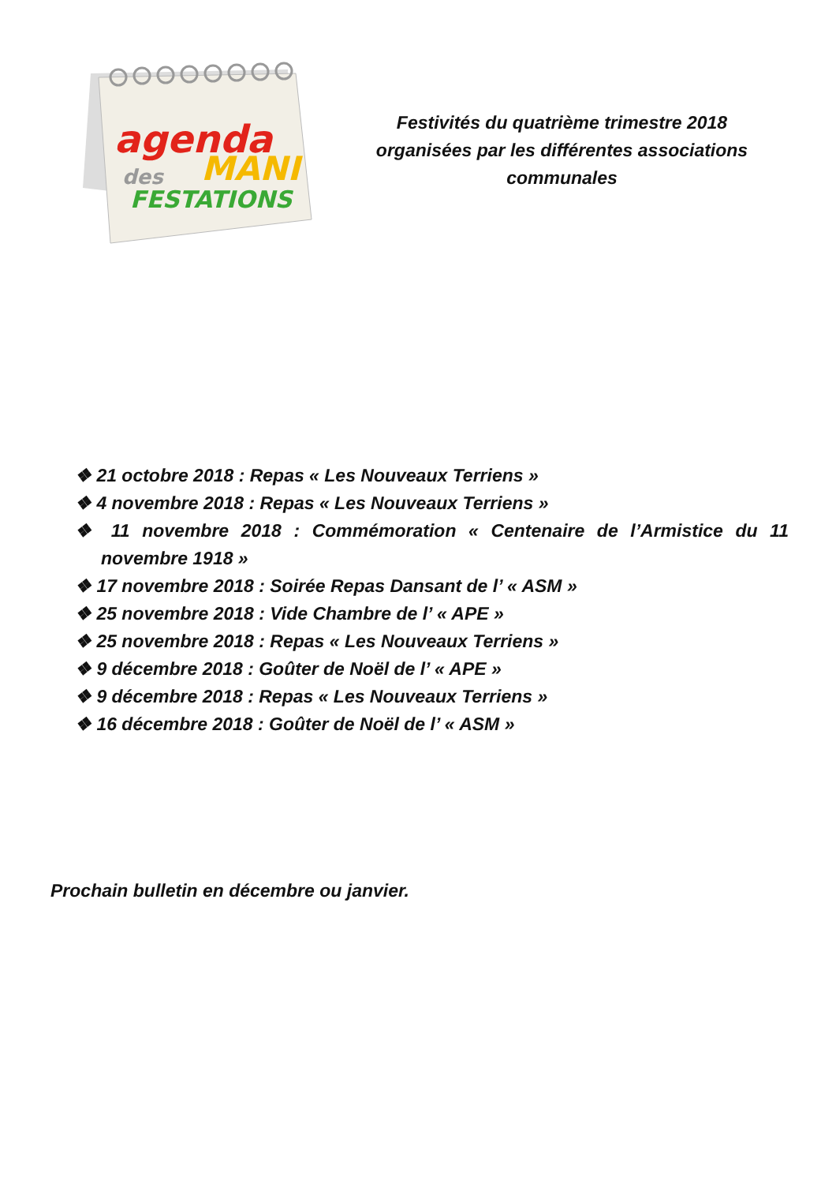agenda
MANI
des
FESTATIONS
Festivités du quatrième trimestre 2018
organisées par les différentes associations
communales
❖ 21 octobre 2018 : Repas « Les Nouveaux Terriens »
❖ 4 novembre 2018 : Repas « Les Nouveaux Terriens »
❖ 11 novembre 2018 : Commémoration « Centenaire de l’Armistice du 11 novembre 1918 »
❖ 17 novembre 2018 : Soirée Repas Dansant de l’ « ASM »
❖ 25 novembre 2018 : Vide Chambre de l’ « APE »
❖ 25 novembre 2018 : Repas « Les Nouveaux Terriens »
❖ 9 décembre 2018 : Goûter de Noël de l’ « APE »
❖ 9 décembre 2018 : Repas « Les Nouveaux Terriens »
❖ 16 décembre 2018 : Goûter de Noël de l’ « ASM »
Prochain bulletin en décembre ou janvier.